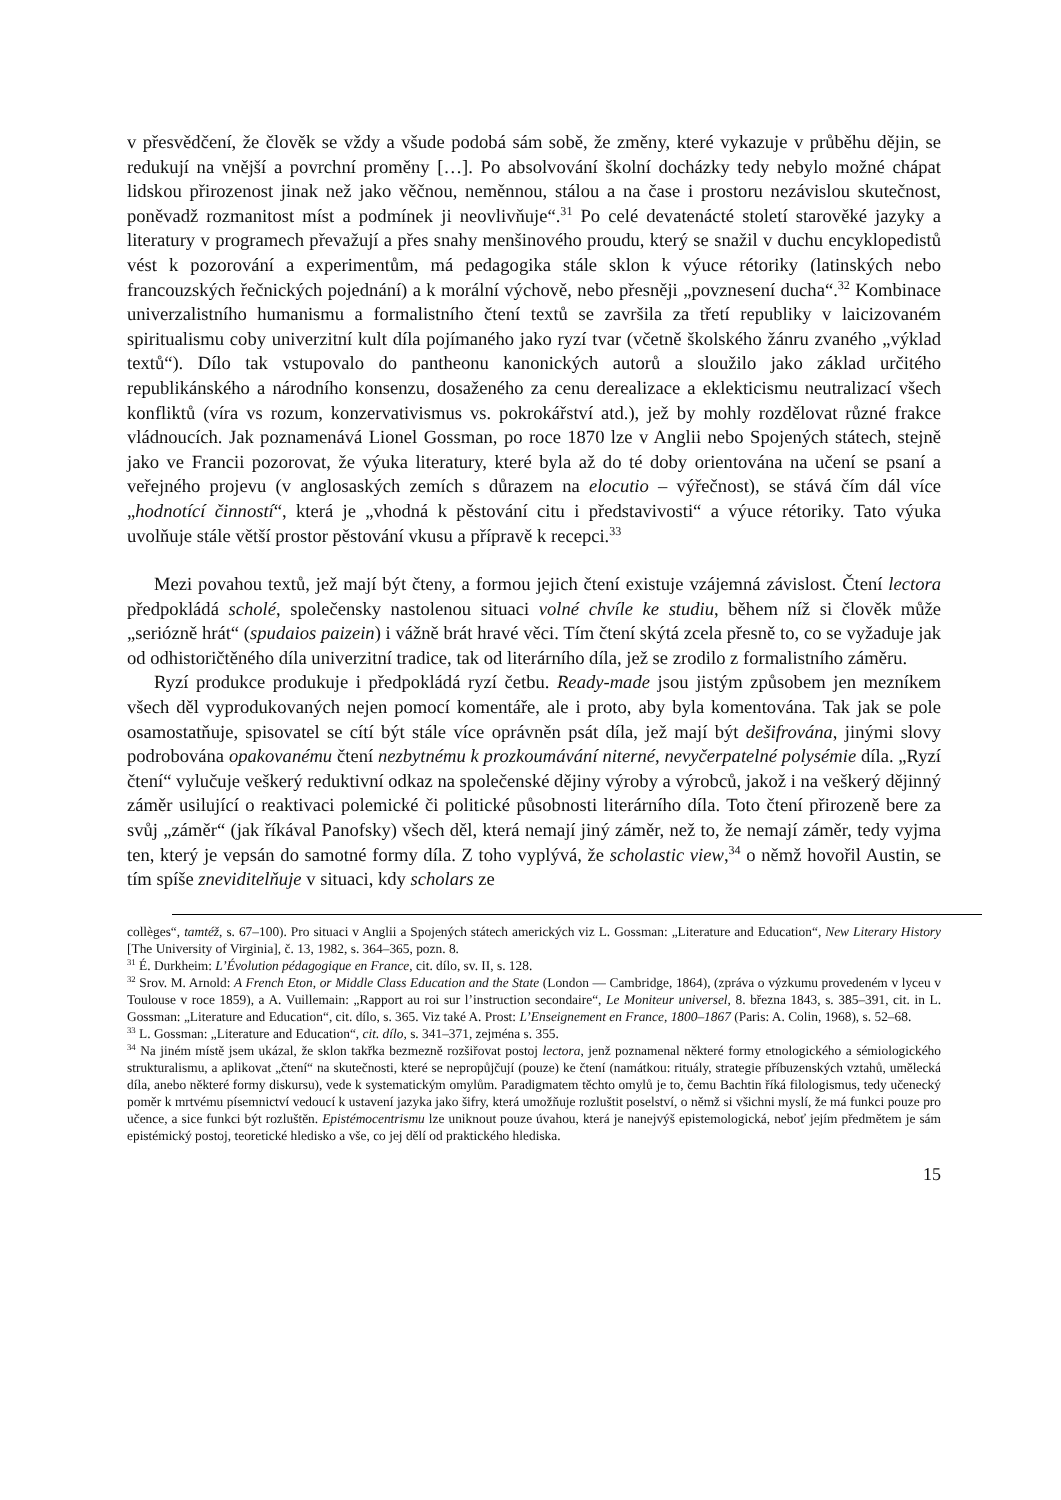v přesvědčení, že člověk se vždy a všude podobá sám sobě, že změny, které vykazuje v průběhu dějin, se redukují na vnější a povrchní proměny […]. Po absolvování školní docházky tedy nebylo možné chápat lidskou přirozenost jinak než jako věčnou, neměnnou, stálou a na čase i prostoru nezávislou skutečnost, poněvadž rozmanitost míst a podmínek ji neovlivňuje“.<sup>31</sup> Po celé devatenácté století starověké jazyky a literatury v programech převažují a přes snahy menšinového proudu, který se snažil v duchu encyklopedistů vést k pozorování a experimentům, má pedagogika stále sklon k výuce rétoriky (latinských nebo francouzských řečnických pojednání) a k morální výchově, nebo přesněji „povznesení ducha“.<sup>32</sup> Kombinace univerzalistního humanismu a formalistního čtení textů se završila za třetí republiky v laicizovaném spiritualismu coby univerzitní kult díla pojímaného jako ryzí tvar (včetně školského žánru zvaného „výklad textů“). Dílo tak vstupovalo do pantheonu kanonických autorů a sloužilo jako základ určitého republikánského a národního konsenzu, dosaženého za cenu derealizace a eklekticismu neutralizací všech konfliktů (víra vs rozum, konzervativismus vs. pokrokářství atd.), jež by mohly rozdělovat různé frakce vládnoucích. Jak poznamenává Lionel Gossman, po roce 1870 lze v Anglii nebo Spojených státech, stejně jako ve Francii pozorovat, že výuka literatury, které byla až do té doby orientována na učení se psaní a veřejného projevu (v anglosaských zemích s důrazem na elocutio – výřečnost), se stává čím dál více „hodnotící činností“, která je „vhodná k pěstování citu i představivosti“ a výuce rétoriky. Tato výuka uvolňuje stále větší prostor pěstování vkusu a přípravě k recepci.<sup>33</sup>
Mezi povahou textů, jež mají být čteny, a formou jejich čtení existuje vzájemná závislost. Čtení lectora předpokládá scholé, společensky nastolenou situaci volné chvíle ke studiu, během níž si člověk může „seriózně hrát“ (spudaios paizein) i vážně brát hravé věci. Tím čtení skýtá zcela přesně to, co se vyžaduje jak od odhistoričtěného díla univerzitní tradice, tak od literárního díla, jež se zrodilo z formalistního záměru.
Ryzí produkce produkuje i předpokládá ryzí četbu. Ready-made jsou jistým způsobem jen mezníkem všech děl vyprodukovaných nejen pomocí komentáře, ale i proto, aby byla komentována. Tak jak se pole osamostatňuje, spisovatel se cítí být stále více oprávněn psát díla, jež mají být dešifrována, jinými slovy podrobována opakovanému čtení nezbytnému k prozkoumávání niterné, nevyčerpatelné polysémie díla. „Ryzí čtení“ vylučuje veškerý reduktivní odkaz na společenské dějiny výroby a výrobců, jakož i na veškerý dějinný záměr usilující o reaktivaci polemické či politické působnosti literárního díla. Toto čtení přirozeně bere za svůj „záměr“ (jak říkával Panofsky) všech děl, která nemají jiný záměr, než to, že nemají záměr, tedy vyjma ten, který je vepsán do samotné formy díla. Z toho vyplývá, že scholastic view,<sup>34</sup> o němž hovořil Austin, se tím spíše zneviditelňuje v situaci, kdy scholars ze
collèges“, tamtéž, s. 67–100). Pro situaci v Anglii a Spojených státech amerických viz L. Gossman: „Literature and Education“, New Literary History [The University of Virginia], č. 13, 1982, s. 364–365, pozn. 8.
<sup>31</sup> É. Durkheim: L’Évolution pédagogique en France, cit. dílo, sv. II, s. 128.
<sup>32</sup> Srov. M. Arnold: A French Eton, or Middle Class Education and the State (London — Cambridge, 1864), (zpráva o výzkumu provedeném v lyceu v Toulouse v roce 1859), a A. Vuillemain: „Rapport au roi sur l’instruction secondaire“, Le Moniteur universel, 8. března 1843, s. 385–391, cit. in L. Gossman: „Literature and Education“, cit. dílo, s. 365. Viz také A. Prost: L’Enseignement en France, 1800–1867 (Paris: A. Colin, 1968), s. 52–68.
<sup>33</sup> L. Gossman: „Literature and Education“, cit. dílo, s. 341–371, zejména s. 355.
<sup>34</sup> Na jiném místě jsem ukázal, že sklon takřka bezmezně rozšiřovat postoj lectora, jenž poznamenal některé formy etnologického a sémiologického strukturalismu, a aplikovat „čtení“ na skutečnosti, které se nepropůjčují (pouze) ke čtení (namátkou: rituály, strategie příbuzenských vztahů, umělecká díla, anebo některé formy diskursu), vede k systematickým omylům. Paradigmatem těchto omylů je to, čemu Bachtin říká filologismus, tedy učenecký poměr k mrtvému písemnictví vedoucí k ustavení jazyka jako šifry, která umožňuje rozluštit poselství, o němž si všichni myslí, že má funkci pouze pro učence, a sice funkci být rozluštěn. Epistémocentrismu lze uniknout pouze úvahou, která je nanejvýš epistemologická, neboť jejím předmětem je sám epistémický postoj, teoretické hledisko a vše, co jej dělí od praktického hlediska.
15